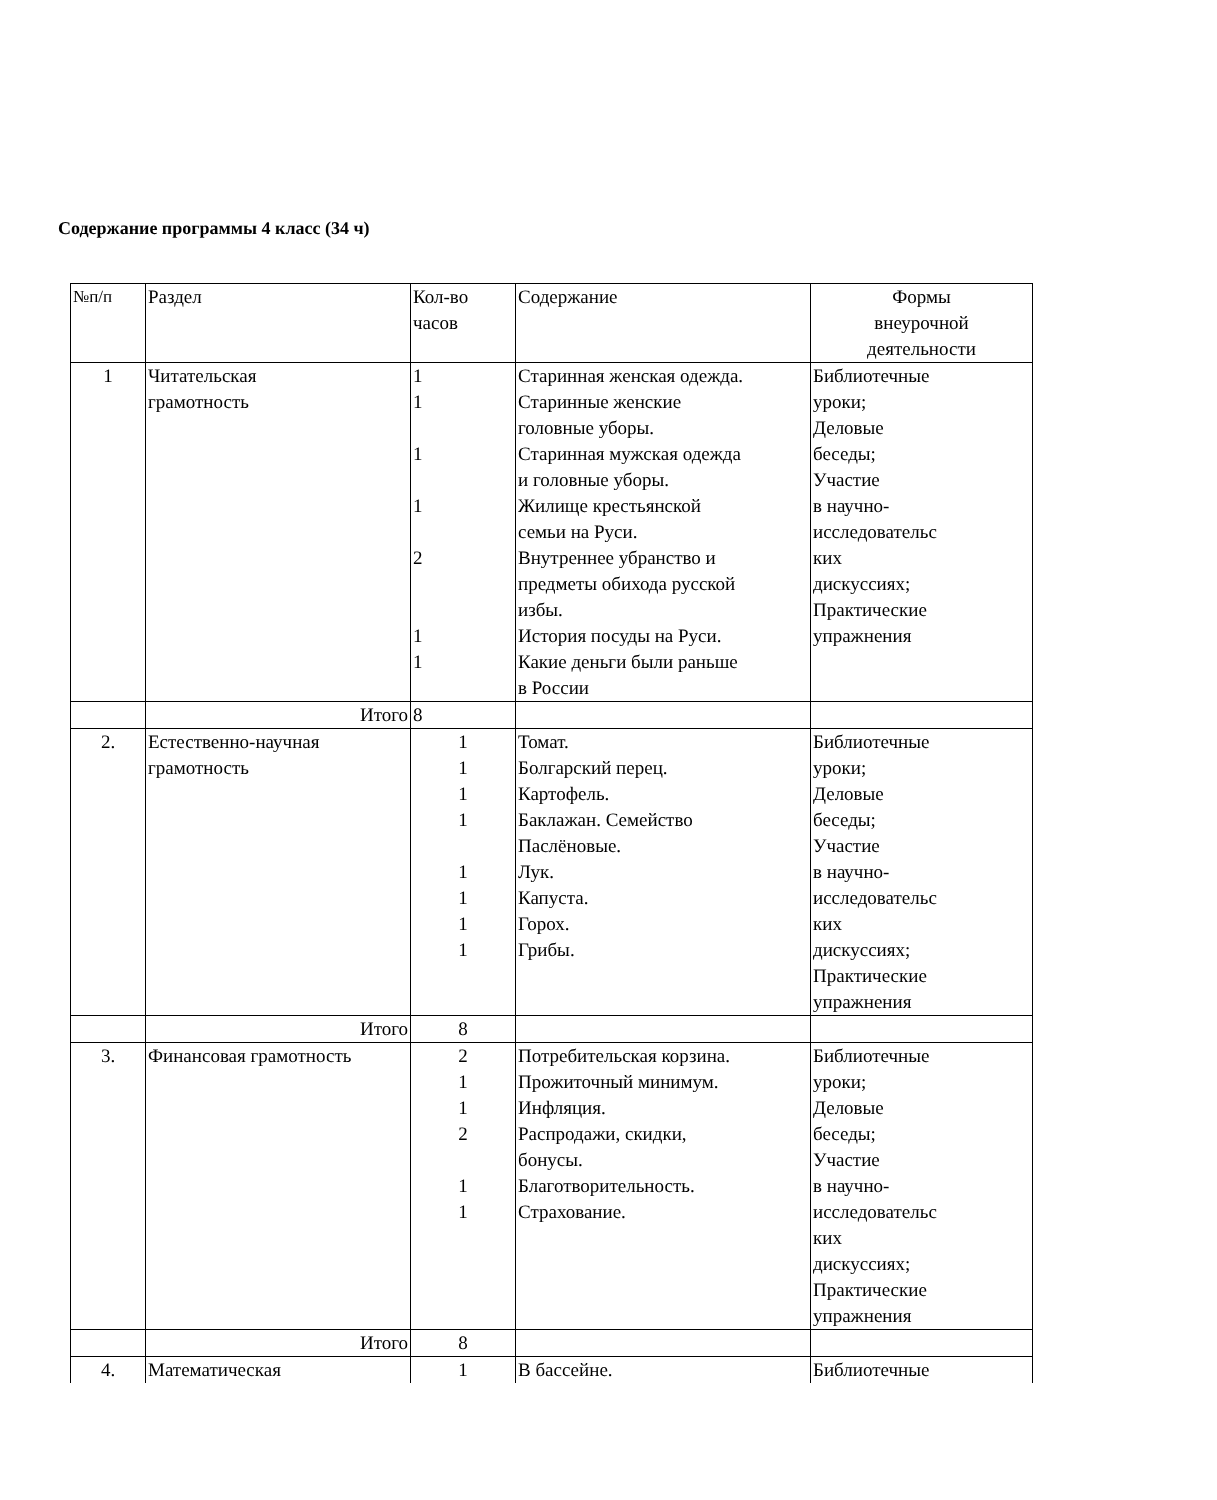Содержание программы 4 класс (34 ч)
| №п/п | Раздел | Кол-во часов | Содержание | Формы внеурочной деятельности |
| 1 | Читательская грамотность | 1 1 1 1 2 1 1 | Старинная женская одежда. Старинные женские головные уборы. Старинная мужская одежда и головные уборы. Жилище крестьянской семьи на Руси. Внутреннее убранство и предметы обихода русской избы. История посуды на Руси. Какие деньги были раньше в России | Библиотечные уроки; Деловые беседы; Участие в научно- исследовательс ких дискуссиях; Практические упражнения |
| | Итого | 8 | | |
| 2. | Естественно-научная грамотность | 1 1 1 1 1 1 1 1 | Томат. Болгарский перец. Картофель. Баклажан. Семейство Паслёновые. Лук. Капуста. Горох. Грибы. | Библиотечные уроки; Деловые беседы; Участие в научно- исследовательс ких дискуссиях; Практические упражнения |
| | Итого | 8 | | |
| 3. | Финансовая грамотность | 2 1 1 2 1 1 | Потребительская корзина. Прожиточный минимум. Инфляция. Распродажи, скидки, бонусы. Благотворительность. Страхование. | Библиотечные уроки; Деловые беседы; Участие в научно- исследовательс ких дискуссиях; Практические упражнения |
| | Итого | 8 | | |
| 4. | Математическая | 1 | В бассейне. | Библиотечные |